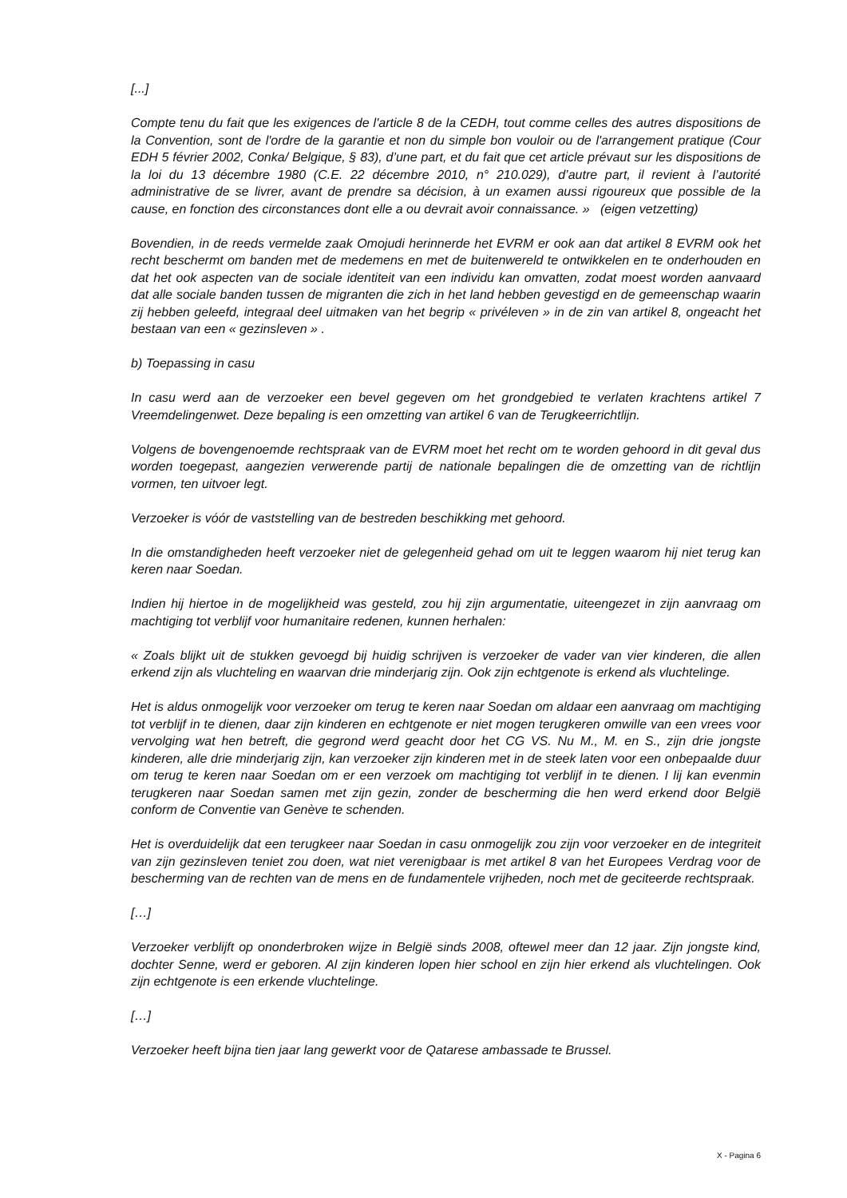[...]
Compte tenu du fait que les exigences de l'article 8 de la CEDH, tout comme celles des autres dispositions de la Convention, sont de l'ordre de la garantie et non du simple bon vouloir ou de l'arrangement pratique (Cour EDH 5 février 2002, Conka/ Belgique, § 83), d’une part, et du fait que cet article prévaut sur les dispositions de la loi du 13 décembre 1980 (C.E. 22 décembre 2010, n° 210.029), d’autre part, il revient à l’autorité administrative de se livrer, avant de prendre sa décision, à un examen aussi rigoureux que possible de la cause, en fonction des circonstances dont elle a ou devrait avoir connaissance. » (eigen vetzetting)
Bovendien, in de reeds vermelde zaak Omojudi herinnerde het EVRM er ook aan dat artikel 8 EVRM ook het recht beschermt om banden met de medemens en met de buitenwereld te ontwikkelen en te onderhouden en dat het ook aspecten van de sociale identiteit van een individu kan omvatten, zodat moest worden aanvaard dat alle sociale banden tussen de migranten die zich in het land hebben gevestigd en de gemeenschap waarin zij hebben geleefd, integraal deel uitmaken van het begrip « privéleven » in de zin van artikel 8, ongeacht het bestaan van een « gezinsleven » .
b) Toepassing in casu
In casu werd aan de verzoeker een bevel gegeven om het grondgebied te verlaten krachtens artikel 7 Vreemdelingenwet. Deze bepaling is een omzetting van artikel 6 van de Terugkeerrichtlijn.
Volgens de bovengenoemde rechtspraak van de EVRM moet het recht om te worden gehoord in dit geval dus worden toegepast, aangezien verwerende partij de nationale bepalingen die de omzetting van de richtlijn vormen, ten uitvoer legt.
Verzoeker is vóór de vaststelling van de bestreden beschikking met gehoord.
In die omstandigheden heeft verzoeker niet de gelegenheid gehad om uit te leggen waarom hij niet terug kan keren naar Soedan.
Indien hij hiertoe in de mogelijkheid was gesteld, zou hij zijn argumentatie, uiteengezet in zijn aanvraag om machtiging tot verblijf voor humanitaire redenen, kunnen herhalen:
« Zoals blijkt uit de stukken gevoegd bij huidig schrijven is verzoeker de vader van vier kinderen, die allen erkend zijn als vluchteling en waarvan drie minderjarig zijn. Ook zijn echtgenote is erkend als vluchtelinge.
Het is aldus onmogelijk voor verzoeker om terug te keren naar Soedan om aldaar een aanvraag om machtiging tot verblijf in te dienen, daar zijn kinderen en echtgenote er niet mogen terugkeren omwille van een vrees voor vervolging wat hen betreft, die gegrond werd geacht door het CG VS. Nu M., M. en S., zijn drie jongste kinderen, alle drie minderjarig zijn, kan verzoeker zijn kinderen met in de steek laten voor een onbepaalde duur om terug te keren naar Soedan om er een verzoek om machtiging tot verblijf in te dienen. I lij kan evenmin terugkeren naar Soedan samen met zijn gezin, zonder de bescherming die hen werd erkend door België conform de Conventie van Genève te schenden.
Het is overduidelijk dat een terugkeer naar Soedan in casu onmogelijk zou zijn voor verzoeker en de integriteit van zijn gezinsleven teniet zou doen, wat niet verenigbaar is met artikel 8 van het Europees Verdrag voor de bescherming van de rechten van de mens en de fundamentele vrijheden, noch met de geciteerde rechtspraak.
[…]
Verzoeker verblijft op ononderbroken wijze in België sinds 2008, oftewel meer dan 12 jaar. Zijn jongste kind, dochter Senne, werd er geboren. Al zijn kinderen lopen hier school en zijn hier erkend als vluchtelingen. Ook zijn echtgenote is een erkende vluchtelinge.
[…]
Verzoeker heeft bijna tien jaar lang gewerkt voor de Qatarese ambassade te Brussel.
X - Pagina 6